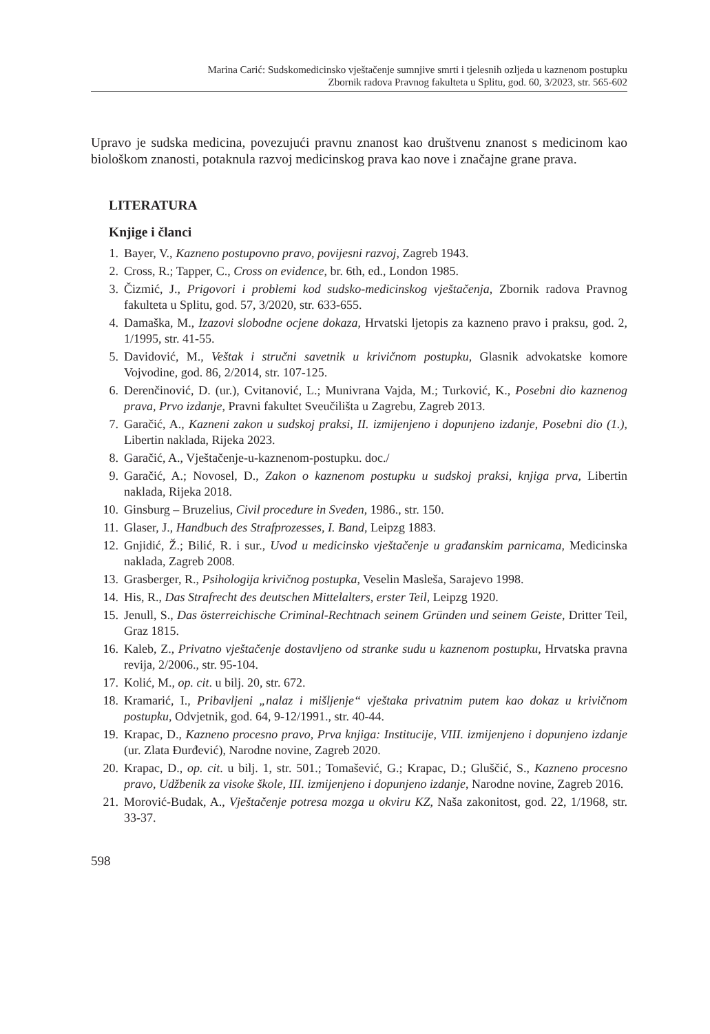Marina Carić: Sudskomedicinsko vještačenje sumnjive smrti i tjelesnih ozljeda u kaznenom postupku
Zbornik radova Pravnog fakulteta u Splitu, god. 60, 3/2023, str. 565-602
Upravo je sudska medicina, povezujući pravnu znanost kao društvenu znanost s medicinom kao biološkom znanosti, potaknula razvoj medicinskog prava kao nove i značajne grane prava.
LITERATURA
Knjige i članci
1. Bayer, V., Kazneno postupovno pravo, povijesni razvoj, Zagreb 1943.
2. Cross, R.; Tapper, C., Cross on evidence, br. 6th, ed., London 1985.
3. Čizmić, J., Prigovori i problemi kod sudsko-medicinskog vještačenja, Zbornik radova Pravnog fakulteta u Splitu, god. 57, 3/2020, str. 633-655.
4. Damaška, M., Izazovi slobodne ocjene dokaza, Hrvatski ljetopis za kazneno pravo i praksu, god. 2, 1/1995, str. 41-55.
5. Davidović, M., Veštak i stručni savetnik u krivičnom postupku, Glasnik advokatske komore Vojvodine, god. 86, 2/2014, str. 107-125.
6. Derenčinović, D. (ur.), Cvitanović, L.; Munivrana Vajda, M.; Turković, K., Posebni dio kaznenog prava, Prvo izdanje, Pravni fakultet Sveučilišta u Zagrebu, Zagreb 2013.
7. Garačić, A., Kazneni zakon u sudskoj praksi, II. izmijenjeno i dopunjeno izdanje, Posebni dio (1.), Libertin naklada, Rijeka 2023.
8. Garačić, A., Vještačenje-u-kaznenom-postupku. doc./
9. Garačić, A.; Novosel, D., Zakon o kaznenom postupku u sudskoj praksi, knjiga prva, Libertin naklada, Rijeka 2018.
10. Ginsburg – Bruzelius, Civil procedure in Sveden, 1986., str. 150.
11. Glaser, J., Handbuch des Strafprozesses, I. Band, Leipzg 1883.
12. Gnjidić, Ž.; Bilić, R. i sur., Uvod u medicinsko vještačenje u građanskim parnicama, Medicinska naklada, Zagreb 2008.
13. Grasberger, R., Psihologija krivičnog postupka, Veselin Masleša, Sarajevo 1998.
14. His, R., Das Strafrecht des deutschen Mittelalters, erster Teil, Leipzg 1920.
15. Jenull, S., Das österreichische Criminal-Rechtnach seinem Gründen und seinem Geiste, Dritter Teil, Graz 1815.
16. Kaleb, Z., Privatno vještačenje dostavljeno od stranke sudu u kaznenom postupku, Hrvatska pravna revija, 2/2006., str. 95-104.
17. Kolić, M., op. cit. u bilj. 20, str. 672.
18. Kramarić, I., Pribavljeni „nalaz i mišljenje“ vještaka privatnim putem kao dokaz u krivičnom postupku, Odvjetnik, god. 64, 9-12/1991., str. 40-44.
19. Krapac, D., Kazneno procesno pravo, Prva knjiga: Institucije, VIII. izmijenjeno i dopunjeno izdanje (ur. Zlata Đurđević), Narodne novine, Zagreb 2020.
20. Krapac, D., op. cit. u bilj. 1, str. 501.; Tomašević, G.; Krapac, D.; Gluščić, S., Kazneno procesno pravo, Udžbenik za visoke škole, III. izmijenjeno i dopunjeno izdanje, Narodne novine, Zagreb 2016.
21. Morović-Budak, A., Vještačenje potresa mozga u okviru KZ, Naša zakonitost, god. 22, 1/1968, str. 33-37.
598